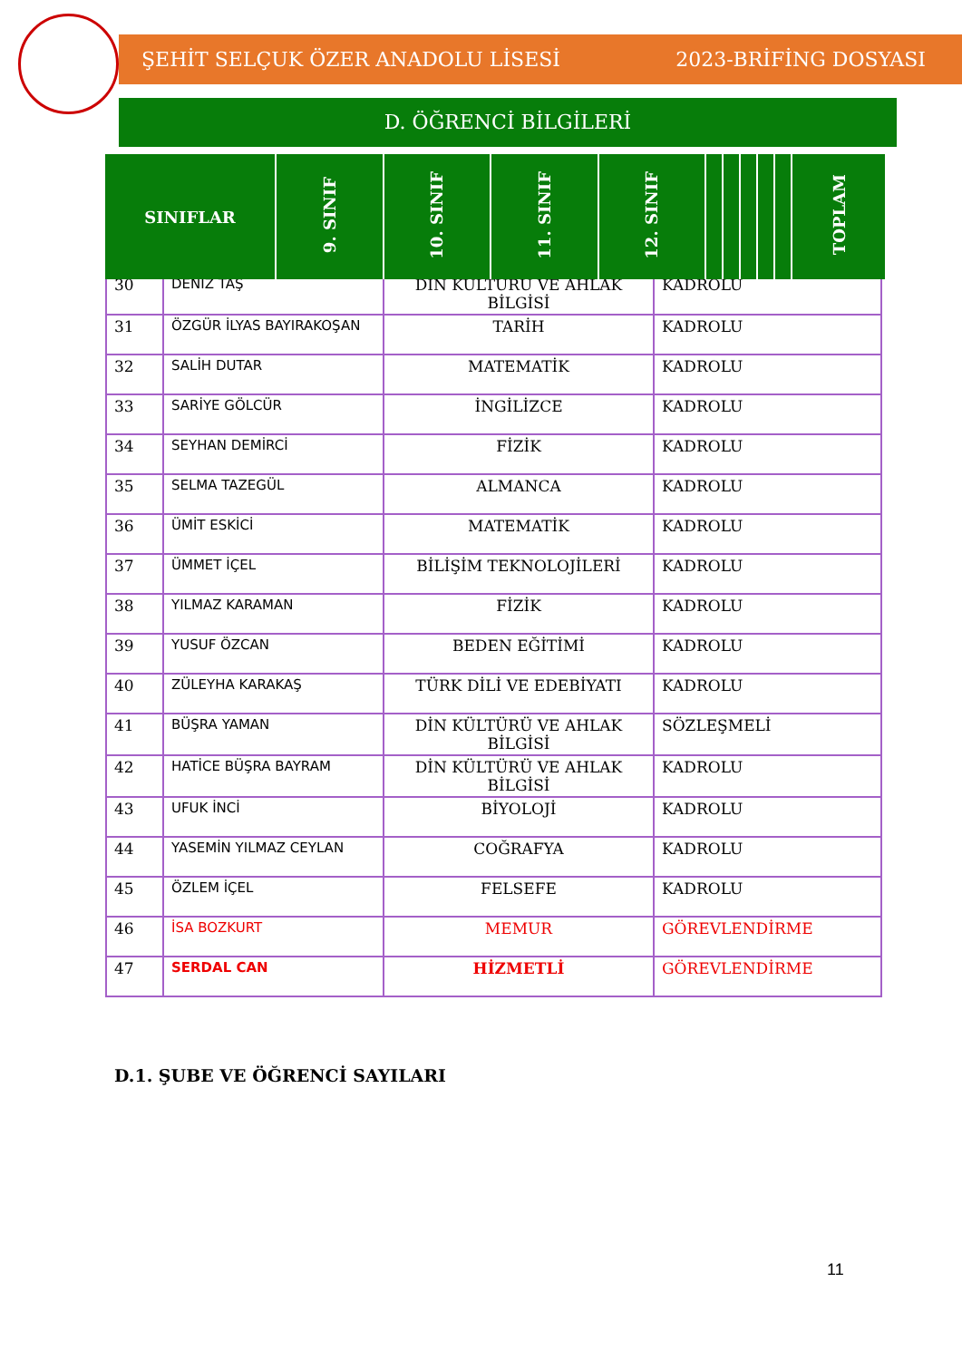ŞEHİT SELÇUK ÖZER ANADOLU LİSESİ 2023-BRİFİNG DOSYASI
D. ÖĞRENCİ BİLGİLERİ
| SINIFLAR | 9. SINIF | 10. SINIF | 11. SINIF | 12. SINIF | | | | | | TOPLAM |
| 30 | DENİZ TAŞ | DİN KÜLTÜRÜ VE AHLAK BİLGİSİ | KADROLU |
| 31 | ÖZGÜR İLYAS BAYIRAKOŞAN | TARİH | KADROLU |
| 32 | SALİH DUTAR | MATEMATİK | KADROLU |
| 33 | SARİYE GÖLCÜR | İNGİLİZCE | KADROLU |
| 34 | SEYHAN DEMİRCİ | FİZİK | KADROLU |
| 35 | SELMA TAZEGÜL | ALMANCA | KADROLU |
| 36 | ÜMİT ESKİCİ | MATEMATİK | KADROLU |
| 37 | ÜMMET İÇEL | BİLİŞİM TEKNOLOJİLERİ | KADROLU |
| 38 | YILMAZ KARAMAN | FİZİK | KADROLU |
| 39 | YUSUF ÖZCAN | BEDEN EĞİTİMİ | KADROLU |
| 40 | ZÜLEYHA KARAKAŞ | TÜRK DİLİ VE EDEBİYATI | KADROLU |
| 41 | BÜŞRA YAMAN | DİN KÜLTÜRÜ VE AHLAK BİLGİSİ | SÖZLEŞMELİ |
| 42 | HATİCE BÜŞRA BAYRAM | DİN KÜLTÜRÜ VE AHLAK BİLGİSİ | KADROLU |
| 43 | UFUK İNCİ | BİYOLOJİ | KADROLU |
| 44 | YASEMİN YILMAZ CEYLAN | COĞRAFYA | KADROLU |
| 45 | ÖZLEM İÇEL | FELSEFE | KADROLU |
| 46 | İSA BOZKURT | MEMUR | GÖREVLENDİRME |
| 47 | SERDAL CAN | HİZMETLİ | GÖREVLENDİRME |
D.1. ŞUBE VE ÖĞRENCİ SAYILARI
11